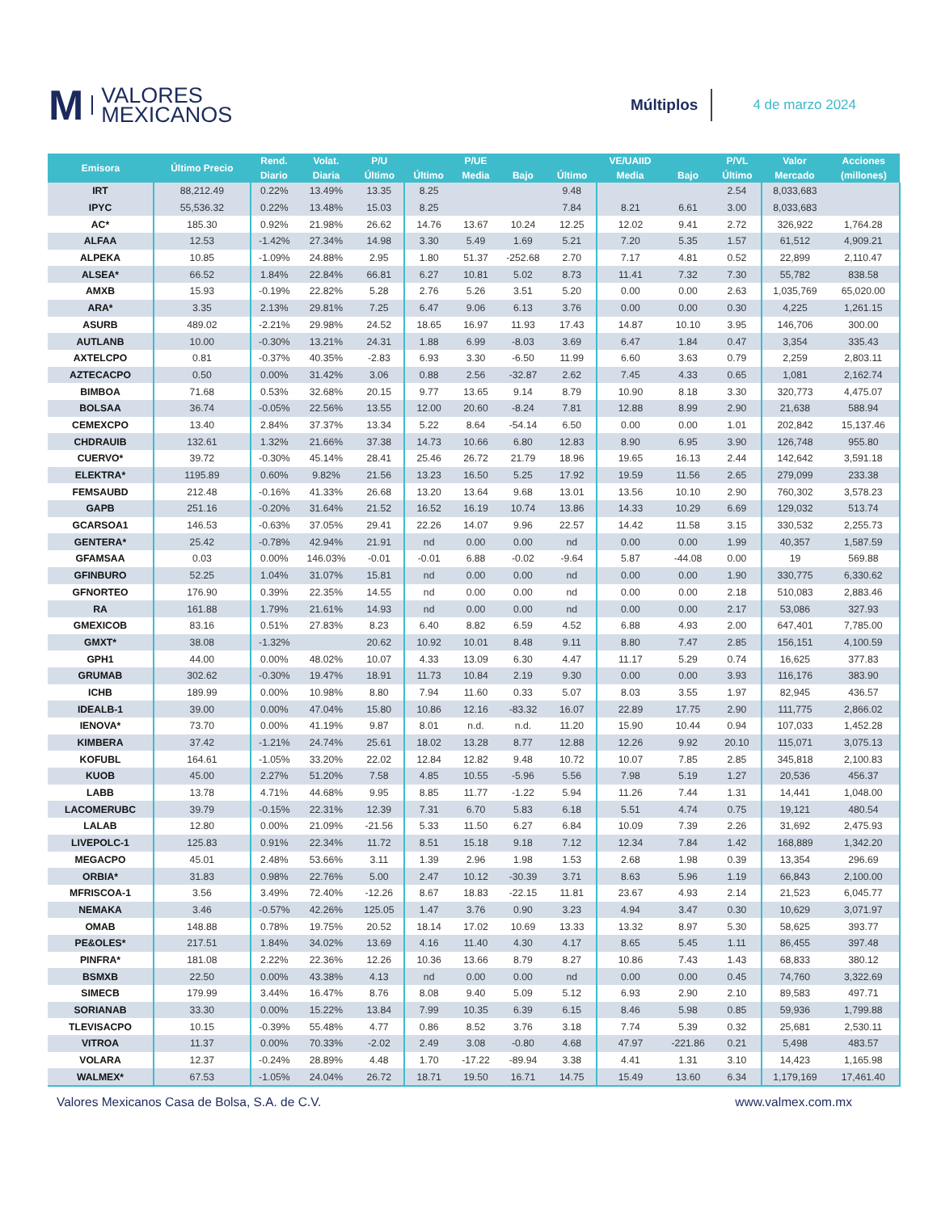M VALORES
MEXICANOS
Múltiplos
4 de marzo 2024
| Emisora | Último Precio | Rend. | Volat. | P/U | | P/UE | | | VE/UAIID | | P/VL | Valor | Acciones |
| --- | --- | --- | --- | --- | --- | --- | --- | --- | --- | --- | --- | --- | --- |
| | | Diario | Diaria | Último | Último | Media | Bajo | Último | Media | Bajo | Último | Mercado | (millones) |
| IRT | 88,212.49 | 0.22% | 13.49% | 13.35 | 8.25 | | | 9.48 | | | 2.54 | 8,033,683 | |
| IPYC | 55,536.32 | 0.22% | 13.48% | 15.03 | 8.25 | | | 7.84 | 8.21 | 6.61 | 3.00 | 8,033,683 | |
| AC* | 185.30 | 0.92% | 21.98% | 26.62 | 14.76 | 13.67 | 10.24 | 12.25 | 12.02 | 9.41 | 2.72 | 326,922 | 1,764.28 |
| ALFAA | 12.53 | -1.42% | 27.34% | 14.98 | 3.30 | 5.49 | 1.69 | 5.21 | 7.20 | 5.35 | 1.57 | 61,512 | 4,909.21 |
| ALPEKA | 10.85 | -1.09% | 24.88% | 2.95 | 1.80 | 51.37 | -252.68 | 2.70 | 7.17 | 4.81 | 0.52 | 22,899 | 2,110.47 |
| ALSEA* | 66.52 | 1.84% | 22.84% | 66.81 | 6.27 | 10.81 | 5.02 | 8.73 | 11.41 | 7.32 | 7.30 | 55,782 | 838.58 |
| AMXB | 15.93 | -0.19% | 22.82% | 5.28 | 2.76 | 5.26 | 3.51 | 5.20 | 0.00 | 0.00 | 2.63 | 1,035,769 | 65,020.00 |
| ARA* | 3.35 | 2.13% | 29.81% | 7.25 | 6.47 | 9.06 | 6.13 | 3.76 | 0.00 | 0.00 | 0.30 | 4,225 | 1,261.15 |
| ASURB | 489.02 | -2.21% | 29.98% | 24.52 | 18.65 | 16.97 | 11.93 | 17.43 | 14.87 | 10.10 | 3.95 | 146,706 | 300.00 |
| AUTLANB | 10.00 | -0.30% | 13.21% | 24.31 | 1.88 | 6.99 | -8.03 | 3.69 | 6.47 | 1.84 | 0.47 | 3,354 | 335.43 |
| AXTELCPO | 0.81 | -0.37% | 40.35% | -2.83 | 6.93 | 3.30 | -6.50 | 11.99 | 6.60 | 3.63 | 0.79 | 2,259 | 2,803.11 |
| AZTECACPO | 0.50 | 0.00% | 31.42% | 3.06 | 0.88 | 2.56 | -32.87 | 2.62 | 7.45 | 4.33 | 0.65 | 1,081 | 2,162.74 |
| BIMBOA | 71.68 | 0.53% | 32.68% | 20.15 | 9.77 | 13.65 | 9.14 | 8.79 | 10.90 | 8.18 | 3.30 | 320,773 | 4,475.07 |
| BOLSAA | 36.74 | -0.05% | 22.56% | 13.55 | 12.00 | 20.60 | -8.24 | 7.81 | 12.88 | 8.99 | 2.90 | 21,638 | 588.94 |
| CEMEXCPO | 13.40 | 2.84% | 37.37% | 13.34 | 5.22 | 8.64 | -54.14 | 6.50 | 0.00 | 0.00 | 1.01 | 202,842 | 15,137.46 |
| CHDRAUIB | 132.61 | 1.32% | 21.66% | 37.38 | 14.73 | 10.66 | 6.80 | 12.83 | 8.90 | 6.95 | 3.90 | 126,748 | 955.80 |
| CUERVO* | 39.72 | -0.30% | 45.14% | 28.41 | 25.46 | 26.72 | 21.79 | 18.96 | 19.65 | 16.13 | 2.44 | 142,642 | 3,591.18 |
| ELEKTRA* | 1195.89 | 0.60% | 9.82% | 21.56 | 13.23 | 16.50 | 5.25 | 17.92 | 19.59 | 11.56 | 2.65 | 279,099 | 233.38 |
| FEMSAUBD | 212.48 | -0.16% | 41.33% | 26.68 | 13.20 | 13.64 | 9.68 | 13.01 | 13.56 | 10.10 | 2.90 | 760,302 | 3,578.23 |
| GAPB | 251.16 | -0.20% | 31.64% | 21.52 | 16.52 | 16.19 | 10.74 | 13.86 | 14.33 | 10.29 | 6.69 | 129,032 | 513.74 |
| GCARSOA1 | 146.53 | -0.63% | 37.05% | 29.41 | 22.26 | 14.07 | 9.96 | 22.57 | 14.42 | 11.58 | 3.15 | 330,532 | 2,255.73 |
| GENTERA* | 25.42 | -0.78% | 42.94% | 21.91 | nd | 0.00 | 0.00 | nd | 0.00 | 0.00 | 1.99 | 40,357 | 1,587.59 |
| GFAMSAA | 0.03 | 0.00% | 146.03% | -0.01 | -0.01 | 6.88 | -0.02 | -9.64 | 5.87 | -44.08 | 0.00 | 19 | 569.88 |
| GFINBURO | 52.25 | 1.04% | 31.07% | 15.81 | nd | 0.00 | 0.00 | nd | 0.00 | 0.00 | 1.90 | 330,775 | 6,330.62 |
| GFNORTEO | 176.90 | 0.39% | 22.35% | 14.55 | nd | 0.00 | 0.00 | nd | 0.00 | 0.00 | 2.18 | 510,083 | 2,883.46 |
| RA | 161.88 | 1.79% | 21.61% | 14.93 | nd | 0.00 | 0.00 | nd | 0.00 | 0.00 | 2.17 | 53,086 | 327.93 |
| GMEXICOB | 83.16 | 0.51% | 27.83% | 8.23 | 6.40 | 8.82 | 6.59 | 4.52 | 6.88 | 4.93 | 2.00 | 647,401 | 7,785.00 |
| GMXT* | 38.08 | -1.32% | | 20.62 | 10.92 | 10.01 | 8.48 | 9.11 | 8.80 | 7.47 | 2.85 | 156,151 | 4,100.59 |
| GPH1 | 44.00 | 0.00% | 48.02% | 10.07 | 4.33 | 13.09 | 6.30 | 4.47 | 11.17 | 5.29 | 0.74 | 16,625 | 377.83 |
| GRUMAB | 302.62 | -0.30% | 19.47% | 18.91 | 11.73 | 10.84 | 2.19 | 9.30 | 0.00 | 0.00 | 3.93 | 116,176 | 383.90 |
| ICHB | 189.99 | 0.00% | 10.98% | 8.80 | 7.94 | 11.60 | 0.33 | 5.07 | 8.03 | 3.55 | 1.97 | 82,945 | 436.57 |
| IDEALB-1 | 39.00 | 0.00% | 47.04% | 15.80 | 10.86 | 12.16 | -83.32 | 16.07 | 22.89 | 17.75 | 2.90 | 111,775 | 2,866.02 |
| IENOVA* | 73.70 | 0.00% | 41.19% | 9.87 | 8.01 | n.d. | n.d. | 11.20 | 15.90 | 10.44 | 0.94 | 107,033 | 1,452.28 |
| KIMBERA | 37.42 | -1.21% | 24.74% | 25.61 | 18.02 | 13.28 | 8.77 | 12.88 | 12.26 | 9.92 | 20.10 | 115,071 | 3,075.13 |
| KOFUBL | 164.61 | -1.05% | 33.20% | 22.02 | 12.84 | 12.82 | 9.48 | 10.72 | 10.07 | 7.85 | 2.85 | 345,818 | 2,100.83 |
| KUOB | 45.00 | 2.27% | 51.20% | 7.58 | 4.85 | 10.55 | -5.96 | 5.56 | 7.98 | 5.19 | 1.27 | 20,536 | 456.37 |
| LABB | 13.78 | 4.71% | 44.68% | 9.95 | 8.85 | 11.77 | -1.22 | 5.94 | 11.26 | 7.44 | 1.31 | 14,441 | 1,048.00 |
| LACOMERUBC | 39.79 | -0.15% | 22.31% | 12.39 | 7.31 | 6.70 | 5.83 | 6.18 | 5.51 | 4.74 | 0.75 | 19,121 | 480.54 |
| LALAB | 12.80 | 0.00% | 21.09% | -21.56 | 5.33 | 11.50 | 6.27 | 6.84 | 10.09 | 7.39 | 2.26 | 31,692 | 2,475.93 |
| LIVEPOLC-1 | 125.83 | 0.91% | 22.34% | 11.72 | 8.51 | 15.18 | 9.18 | 7.12 | 12.34 | 7.84 | 1.42 | 168,889 | 1,342.20 |
| MEGACPO | 45.01 | 2.48% | 53.66% | 3.11 | 1.39 | 2.96 | 1.98 | 1.53 | 2.68 | 1.98 | 0.39 | 13,354 | 296.69 |
| ORBIA* | 31.83 | 0.98% | 22.76% | 5.00 | 2.47 | 10.12 | -30.39 | 3.71 | 8.63 | 5.96 | 1.19 | 66,843 | 2,100.00 |
| MFRISCOA-1 | 3.56 | 3.49% | 72.40% | -12.26 | 8.67 | 18.83 | -22.15 | 11.81 | 23.67 | 4.93 | 2.14 | 21,523 | 6,045.77 |
| NEMAKA | 3.46 | -0.57% | 42.26% | 125.05 | 1.47 | 3.76 | 0.90 | 3.23 | 4.94 | 3.47 | 0.30 | 10,629 | 3,071.97 |
| OMAB | 148.88 | 0.78% | 19.75% | 20.52 | 18.14 | 17.02 | 10.69 | 13.33 | 13.32 | 8.97 | 5.30 | 58,625 | 393.77 |
| PE&OLES* | 217.51 | 1.84% | 34.02% | 13.69 | 4.16 | 11.40 | 4.30 | 4.17 | 8.65 | 5.45 | 1.11 | 86,455 | 397.48 |
| PINFRA* | 181.08 | 2.22% | 22.36% | 12.26 | 10.36 | 13.66 | 8.79 | 8.27 | 10.86 | 7.43 | 1.43 | 68,833 | 380.12 |
| BSMXB | 22.50 | 0.00% | 43.38% | 4.13 | nd | 0.00 | 0.00 | nd | 0.00 | 0.00 | 0.45 | 74,760 | 3,322.69 |
| SIMECB | 179.99 | 3.44% | 16.47% | 8.76 | 8.08 | 9.40 | 5.09 | 5.12 | 6.93 | 2.90 | 2.10 | 89,583 | 497.71 |
| SORIANAB | 33.30 | 0.00% | 15.22% | 13.84 | 7.99 | 10.35 | 6.39 | 6.15 | 8.46 | 5.98 | 0.85 | 59,936 | 1,799.88 |
| TLEVISACPO | 10.15 | -0.39% | 55.48% | 4.77 | 0.86 | 8.52 | 3.76 | 3.18 | 7.74 | 5.39 | 0.32 | 25,681 | 2,530.11 |
| VITROA | 11.37 | 0.00% | 70.33% | -2.02 | 2.49 | 3.08 | -0.80 | 4.68 | 47.97 | -221.86 | 0.21 | 5,498 | 483.57 |
| VOLARA | 12.37 | -0.24% | 28.89% | 4.48 | 1.70 | -17.22 | -89.94 | 3.38 | 4.41 | 1.31 | 3.10 | 14,423 | 1,165.98 |
| WALMEX* | 67.53 | -1.05% | 24.04% | 26.72 | 18.71 | 19.50 | 16.71 | 14.75 | 15.49 | 13.60 | 6.34 | 1,179,169 | 17,461.40 |
Valores Mexicanos Casa de Bolsa, S.A. de C.V. www.valmex.com.mx